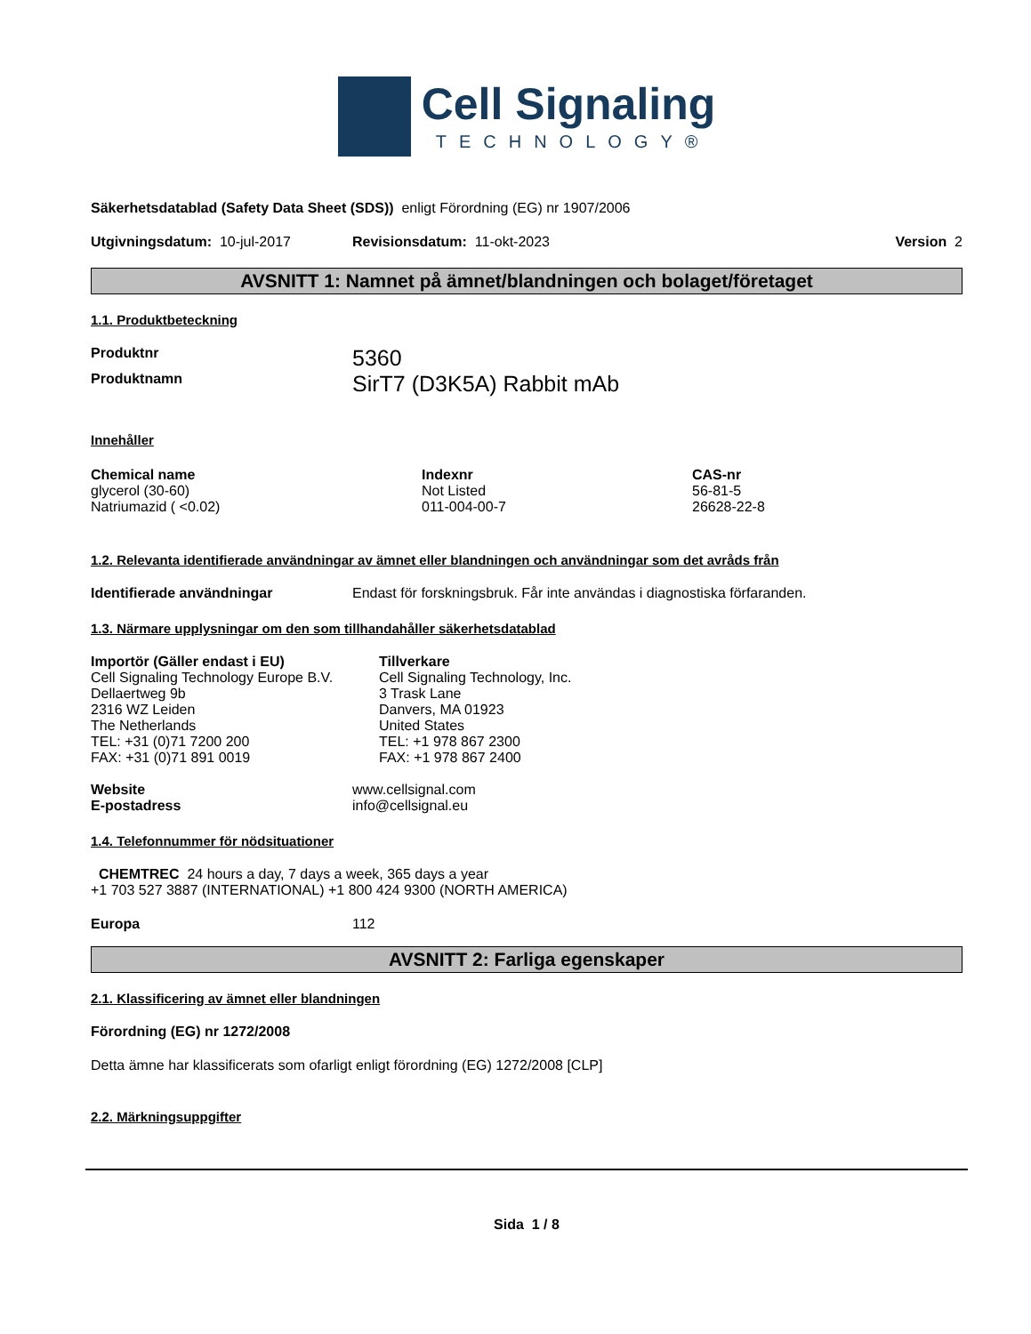Cell Signaling
TECHNOLOGY®
Säkerhetsdatablad (Safety Data Sheet (SDS)) enligt Förordning (EG) nr 1907/2006
Utgivningsdatum: 10-jul-2017 Revisionsdatum: 11-okt-2023 Version 2
AVSNITT 1: Namnet på ämnet/blandningen och bolaget/företaget
1.1. Produktbeteckning
| Produktnr | 5360 |
| Produktnamn | SirT7 (D3K5A) Rabbit mAb |
Innehåller
| Chemical name | Indexnr | CAS-nr |
| glycerol (30-60) | Not Listed | 56-81-5 |
| Natriumazid ( <0.02) | 011-004-00-7 | 26628-22-8 |
1.2. Relevanta identifierade användningar av ämnet eller blandningen och användningar som det avråds från
| Identifierade användningar | Endast för forskningsbruk. Får inte användas i diagnostiska förfaranden. |
1.3. Närmare upplysningar om den som tillhandahåller säkerhetsdatablad
| Importör (Gäller endast i EU) Cell Signaling Technology Europe B.V. Dellaertweg 9b 2316 WZ Leiden The Netherlands TEL: +31 (0)71 7200 200 FAX: +31 (0)71 891 0019 | Tillverkare Cell Signaling Technology, Inc. 3 Trask Lane Danvers, MA 01923 United States TEL: +1 978 867 2300 FAX: +1 978 867 2400 |
| Website | www.cellsignal.com |
| E-postadress | info@cellsignal.eu |
1.4. Telefonnummer för nödsituationer
CHEMTREC 24 hours a day, 7 days a week, 365 days a year
+1 703 527 3887 (INTERNATIONAL) +1 800 424 9300 (NORTH AMERICA)
| Europa | 112 |
AVSNITT 2: Farliga egenskaper
2.1. Klassificering av ämnet eller blandningen
Förordning (EG) nr 1272/2008
Detta ämne har klassificerats som ofarligt enligt förordning (EG) 1272/2008 [CLP]
2.2. Märkningsuppgifter
Sida 1 / 8